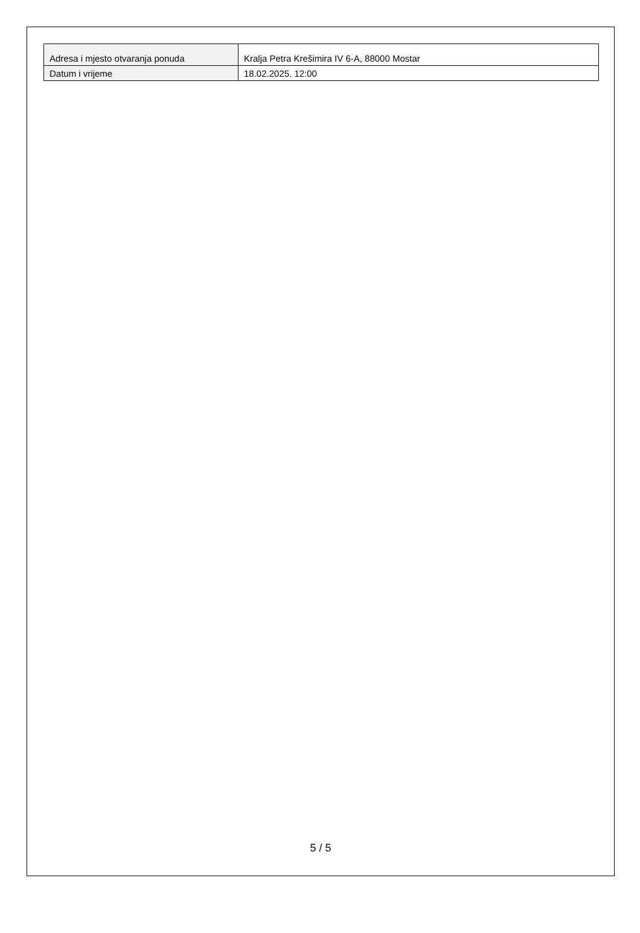| Adresa i mjesto otvaranja ponuda | Kralja Petra Krešimira IV 6-A, 88000 Mostar |
| Datum i vrijeme | 18.02.2025. 12:00 |
5 / 5